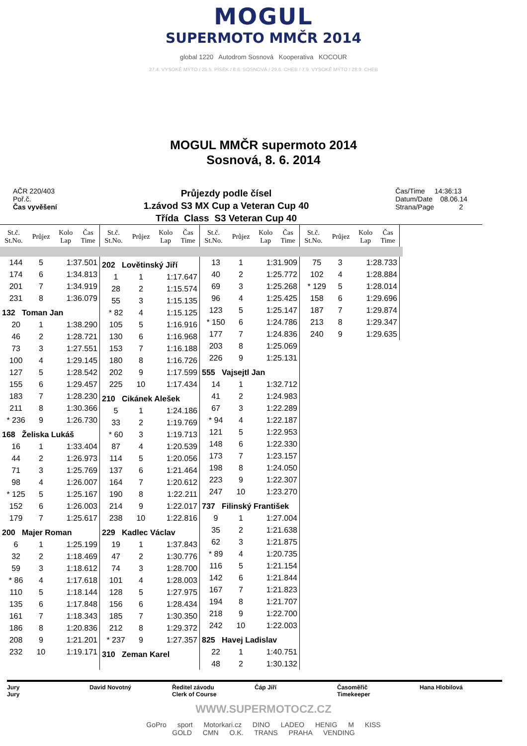MOGUL
SUPERMOTO MMČR 2014
global 1220 Autodrom Sosnová Kooperativa KOCOUR
27.4. VYSOKÉ MÝTO / 25.5. PÍSEK / 8.6. SOSNOVÁ / 29.6. CHEB / 7.9. VYSOKÉ MÝTO / 28.9. CHEB
MOGUL MMČR supermoto 2014
Sosnová, 8. 6. 2014
AČR 220/403
Poř.č.
Čas vyvěšení
Průjezdy podle čísel
1.závod S3 MX Cup a Veteran Cup 40
Třída Class S3 Veteran Cup 40
Čas/Time 14:36:13
Datum/Date 08.06.14
Strana/Page 2
| St.č. St.No. | Průjez | Kolo Lap | Čas Time |
| --- | --- | --- | --- |
| St.č. St.No. | Průjez | Kolo Lap | Čas Time |
| --- | --- | --- | --- |
| St.č. St.No. | Průjez | Kolo Lap | Čas Time |
| --- | --- | --- | --- |
| St.č. St.No. | Průjez | Kolo Lap | Čas Time |
| --- | --- | --- | --- |
| 144 | 5 | 1:37.501 |
| 174 | 6 | 1:34.813 |
| 201 | 7 | 1:34.919 |
| 231 | 8 | 1:36.079 |
| 132 Toman Jan | | |
| 20 | 1 | 1:38.290 |
| 46 | 2 | 1:28.721 |
| 73 | 3 | 1:27.551 |
| 100 | 4 | 1:29.145 |
| 127 | 5 | 1:28.542 |
| 155 | 6 | 1:29.457 |
| 183 | 7 | 1:28.230 |
| 211 | 8 | 1:30.366 |
| * 236 | 9 | 1:26.730 |
| 168 Želiska Lukáš | | |
| 16 | 1 | 1:33.404 |
| 44 | 2 | 1:26.973 |
| 71 | 3 | 1:25.769 |
| 98 | 4 | 1:26.007 |
| * 125 | 5 | 1:25.167 |
| 152 | 6 | 1:26.003 |
| 179 | 7 | 1:25.617 |
| 200 Majer Roman | | |
| 6 | 1 | 1:25.199 |
| 32 | 2 | 1:18.469 |
| 59 | 3 | 1:18.612 |
| * 86 | 4 | 1:17.618 |
| 110 | 5 | 1:18.144 |
| 135 | 6 | 1:17.848 |
| 161 | 7 | 1:18.343 |
| 186 | 8 | 1:20.836 |
| 208 | 9 | 1:21.201 |
| 232 | 10 | 1:19.171 |
| 202 Lovětinský Jiří | | |
| 1 | 1 | 1:17.647 |
| 28 | 2 | 1:15.574 |
| 55 | 3 | 1:15.135 |
| * 82 | 4 | 1:15.125 |
| 105 | 5 | 1:16.916 |
| 130 | 6 | 1:16.968 |
| 153 | 7 | 1:16.188 |
| 180 | 8 | 1:16.726 |
| 202 | 9 | 1:17.599 |
| 225 | 10 | 1:17.434 |
| 210 Cikánek Alešek | | |
| 5 | 1 | 1:24.186 |
| 33 | 2 | 1:19.769 |
| * 60 | 3 | 1:19.713 |
| 87 | 4 | 1:20.539 |
| 114 | 5 | 1:20.056 |
| 137 | 6 | 1:21.464 |
| 164 | 7 | 1:20.612 |
| 190 | 8 | 1:22.211 |
| 214 | 9 | 1:22.017 |
| 238 | 10 | 1:22.816 |
| 229 Kadlec Václav | | |
| 19 | 1 | 1:37.843 |
| 47 | 2 | 1:30.776 |
| 74 | 3 | 1:28.700 |
| 101 | 4 | 1:28.003 |
| 128 | 5 | 1:27.975 |
| 156 | 6 | 1:28.434 |
| 185 | 7 | 1:30.350 |
| 212 | 8 | 1:29.372 |
| * 237 | 9 | 1:27.357 |
| 310 Zeman Karel | | |
| 13 | 1 | 1:31.909 |
| 40 | 2 | 1:25.772 |
| 69 | 3 | 1:25.268 |
| 96 | 4 | 1:25.425 |
| 123 | 5 | 1:25.147 |
| * 150 | 6 | 1:24.786 |
| 177 | 7 | 1:24.836 |
| 203 | 8 | 1:25.069 |
| 226 | 9 | 1:25.131 |
| 555 Vajsejtl Jan | | |
| 14 | 1 | 1:32.712 |
| 41 | 2 | 1:24.983 |
| 67 | 3 | 1:22.289 |
| * 94 | 4 | 1:22.187 |
| 121 | 5 | 1:22.953 |
| 148 | 6 | 1:22.330 |
| 173 | 7 | 1:23.157 |
| 198 | 8 | 1:24.050 |
| 223 | 9 | 1:22.307 |
| 247 | 10 | 1:23.270 |
| 737 Filinský František | | |
| 9 | 1 | 1:27.004 |
| 35 | 2 | 1:21.638 |
| 62 | 3 | 1:21.875 |
| * 89 | 4 | 1:20.735 |
| 116 | 5 | 1:21.154 |
| 142 | 6 | 1:21.844 |
| 167 | 7 | 1:21.823 |
| 194 | 8 | 1:21.707 |
| 218 | 9 | 1:22.700 |
| 242 | 10 | 1:22.003 |
| 825 Havej Ladislav | | |
| 22 | 1 | 1:40.751 |
| 48 | 2 | 1:30.132 |
| 75 | 3 | 1:28.733 |
| 102 | 4 | 1:28.884 |
| * 129 | 5 | 1:28.014 |
| 158 | 6 | 1:29.696 |
| 187 | 7 | 1:29.874 |
| 213 | 8 | 1:29.347 |
| 240 | 9 | 1:29.635 |
Jury
Jury
David Novotný Ředitel závodu
Clerk of Course
Čáp Jiří Časoměřič
Timekeeper
Hana Hlobilová
WWW.SUPERMOTOCZ.CZ
GoPro sport Motorkari.cz DINO LADEO HENIG M KISS
GOLD CMN O.K. TRANS PRAHA VENDING